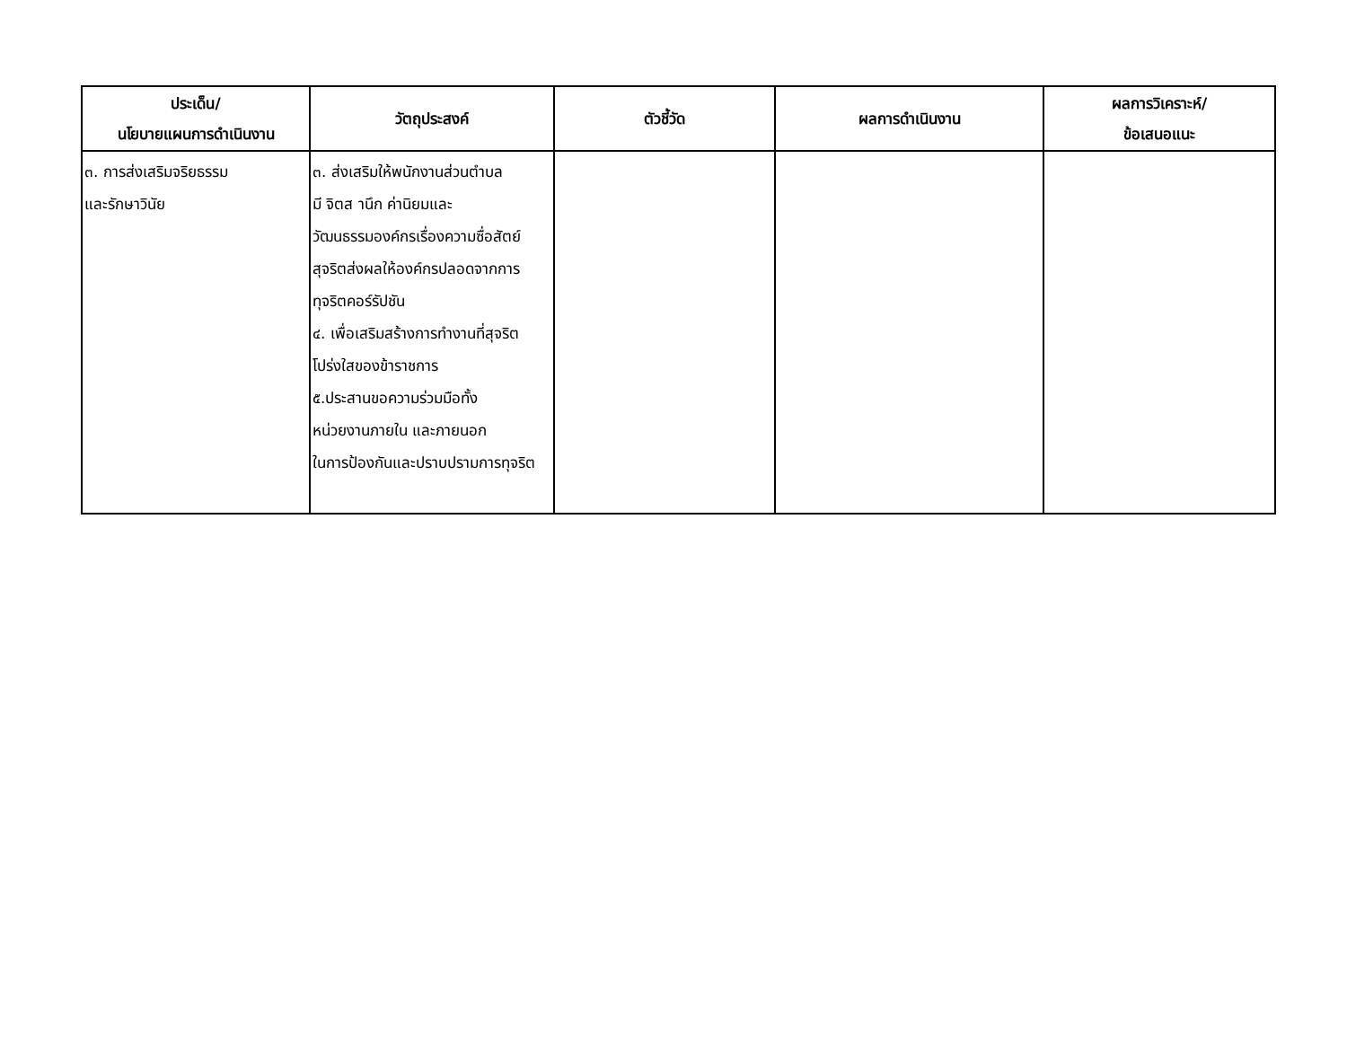| ประเด็น/ นโยบายแผนการดำเนินงาน | วัตถุประสงค์ | ตัวชี้วัด | ผลการดำเนินงาน | ผลการวิเคราะห์/ ข้อเสนอแนะ |
| --- | --- | --- | --- | --- |
| ๓. การส่งเสริมจริยธรรม และรักษาวินัย | ๓. ส่งเสริมให้พนักงานส่วนตำบล มี จิตส านึก ค่านิยมและ วัฒนธรรมองค์กรเรื่องความซื่อสัตย์ สุจริตส่งผลให้องค์กรปลอดจากการ ทุจริตคอร์รัปชัน ๔. เพื่อเสริมสร้างการทำงานที่สุจริต โปร่งใสของข้าราชการ ๕.ประสานขอความร่วมมือทั้ง หน่วยงานภายใน และภายนอก ในการป้องกันและปราบปรามการทุจริต | | | |